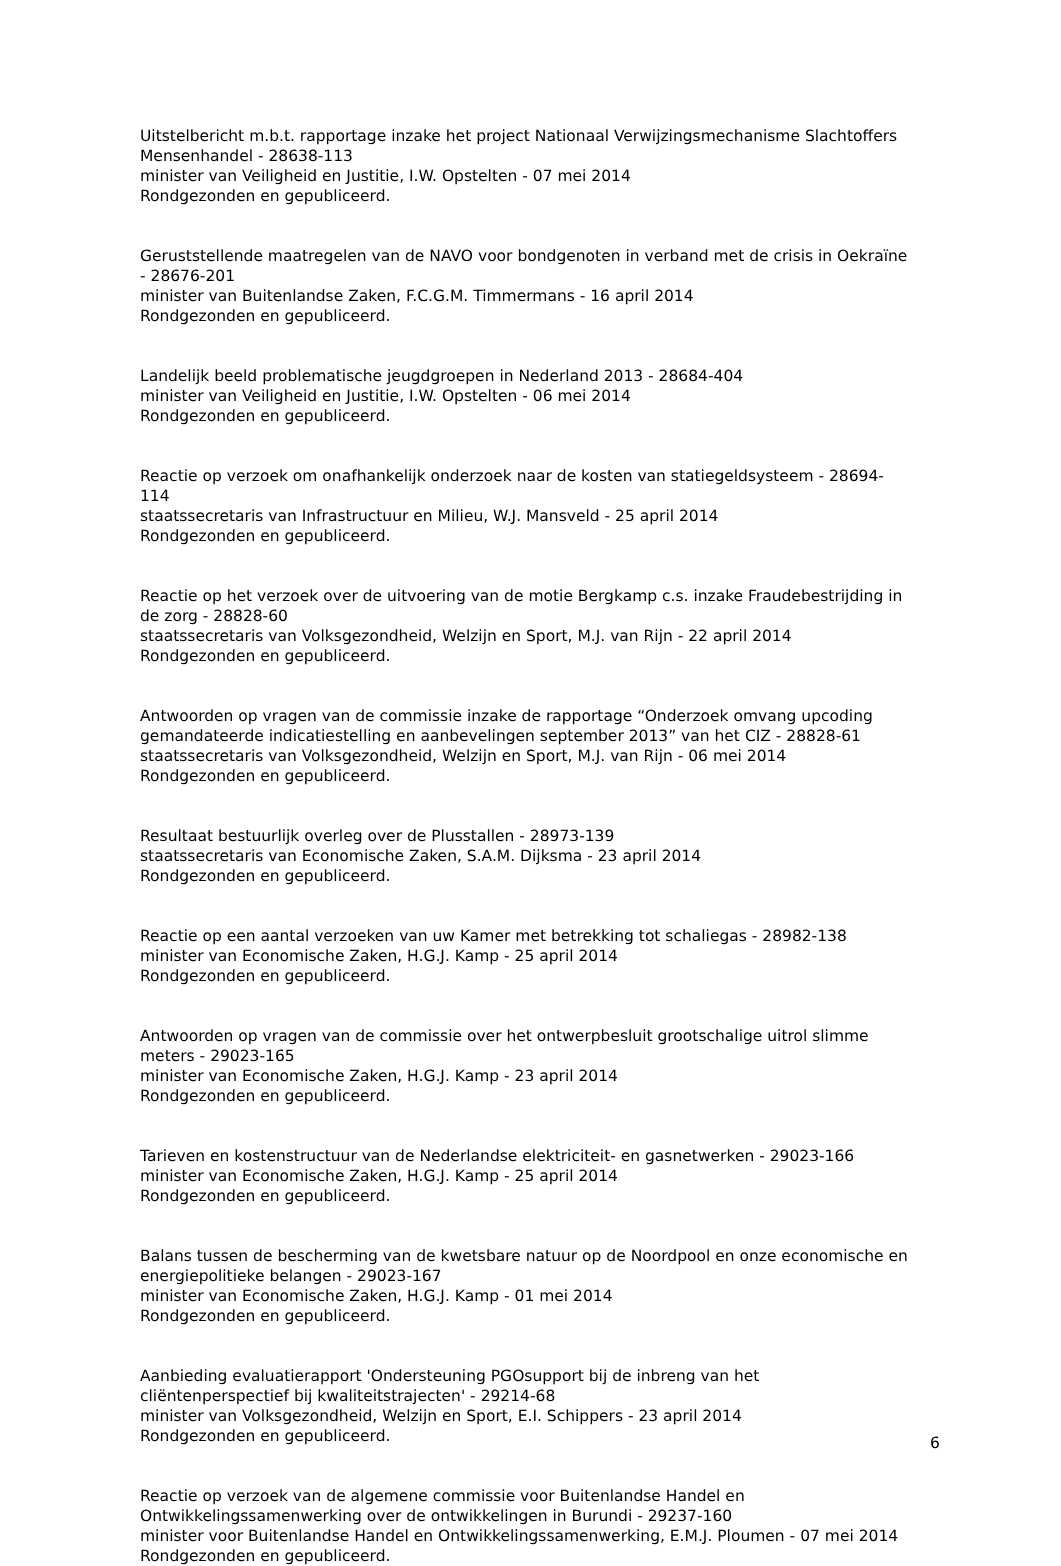Uitstelbericht m.b.t. rapportage inzake het project Nationaal Verwijzingsmechanisme Slachtoffers Mensenhandel - 28638-113
minister van Veiligheid en Justitie, I.W. Opstelten - 07 mei 2014
Rondgezonden en gepubliceerd.
Geruststellende maatregelen van de NAVO voor bondgenoten in verband met de crisis in Oekraïne - 28676-201
minister van Buitenlandse Zaken, F.C.G.M. Timmermans - 16 april 2014
Rondgezonden en gepubliceerd.
Landelijk beeld problematische jeugdgroepen in Nederland 2013 - 28684-404
minister van Veiligheid en Justitie, I.W. Opstelten - 06 mei 2014
Rondgezonden en gepubliceerd.
Reactie op verzoek om onafhankelijk onderzoek naar de kosten van statiegeldsysteem - 28694-114
staatssecretaris van Infrastructuur en Milieu, W.J. Mansveld - 25 april 2014
Rondgezonden en gepubliceerd.
Reactie op het verzoek over de uitvoering van de motie Bergkamp c.s. inzake Fraudebestrijding in de zorg - 28828-60
staatssecretaris van Volksgezondheid, Welzijn en Sport, M.J. van Rijn - 22 april 2014
Rondgezonden en gepubliceerd.
Antwoorden op vragen van de commissie inzake de rapportage “Onderzoek omvang upcoding gemandateerde indicatiestelling en aanbevelingen september 2013” van het CIZ - 28828-61
staatssecretaris van Volksgezondheid, Welzijn en Sport, M.J. van Rijn - 06 mei 2014
Rondgezonden en gepubliceerd.
Resultaat bestuurlijk overleg over de Plusstallen - 28973-139
staatssecretaris van Economische Zaken, S.A.M. Dijksma - 23 april 2014
Rondgezonden en gepubliceerd.
Reactie op een aantal verzoeken van uw Kamer met betrekking tot schaliegas - 28982-138
minister van Economische Zaken, H.G.J. Kamp - 25 april 2014
Rondgezonden en gepubliceerd.
Antwoorden op vragen van de commissie over het ontwerpbesluit grootschalige uitrol slimme meters - 29023-165
minister van Economische Zaken, H.G.J. Kamp - 23 april 2014
Rondgezonden en gepubliceerd.
Tarieven en kostenstructuur van de Nederlandse elektriciteit- en gasnetwerken - 29023-166
minister van Economische Zaken, H.G.J. Kamp - 25 april 2014
Rondgezonden en gepubliceerd.
Balans tussen de bescherming van de kwetsbare natuur op de Noordpool en onze economische en energiepolitieke belangen - 29023-167
minister van Economische Zaken, H.G.J. Kamp - 01 mei 2014
Rondgezonden en gepubliceerd.
Aanbieding evaluatierapport 'Ondersteuning PGOsupport bij de inbreng van het cliëntenperspectief bij kwaliteitstrajecten' - 29214-68
minister van Volksgezondheid, Welzijn en Sport, E.I. Schippers - 23 april 2014
Rondgezonden en gepubliceerd.
Reactie op verzoek van de algemene commissie voor Buitenlandse Handel en Ontwikkelingssamenwerking over de ontwikkelingen in Burundi - 29237-160
minister voor Buitenlandse Handel en Ontwikkelingssamenwerking, E.M.J. Ploumen - 07 mei 2014
Rondgezonden en gepubliceerd.
6